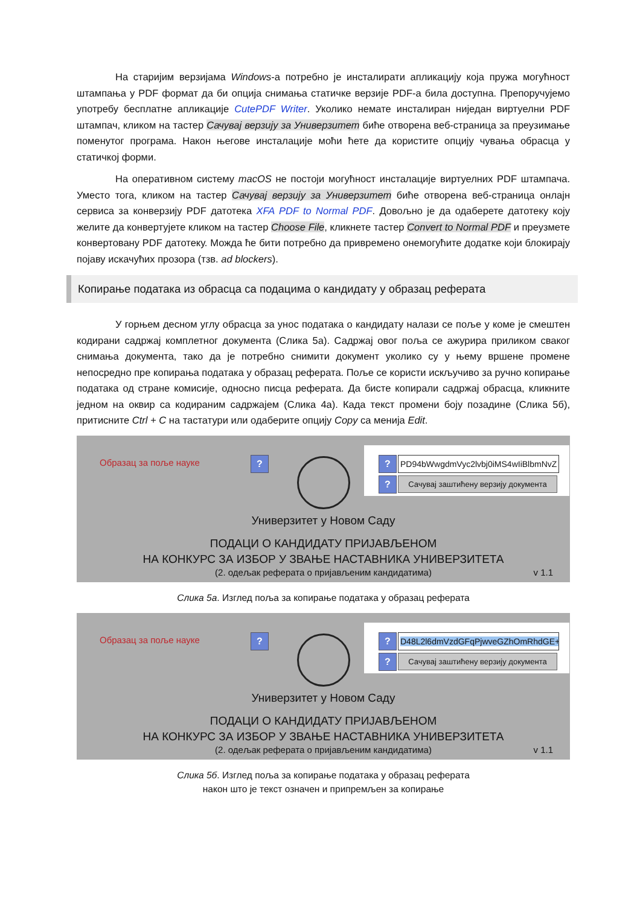На старијим верзијама Windows-а потребно је инсталирати апликацију која пружа могућност штампања у PDF формат да би опција снимања статичке верзије PDF-а била доступна. Препоручујемо употребу бесплатне апликације CutePDF Writer. Уколико немате инсталиран ниједан виртуелни PDF штампач, кликом на тастер Сачувај верзију за Универзитет биће отворена веб-страница за преузимање поменутог програма. Након његове инсталације моћи ћете да користите опцију чувања обрасца у статичкој форми.
На оперативном систему macOS не постоји могућност инсталације виртуелних PDF штампача. Уместо тога, кликом на тастер Сачувај верзију за Универзитет биће отворена веб-страница онлајн сервиса за конверзију PDF датотека XFA PDF to Normal PDF. Довољно је да одаберете датотеку коју желите да конвертујете кликом на тастер Choose File, кликнете тастер Convert to Normal PDF и преузмете конвертовану PDF датотеку. Можда ће бити потребно да привремено онемогућите додатке који блокирају појаву искачућих прозора (тзв. ad blockers).
Копирање података из обрасца са подацима о кандидату у образац реферата
У горњем десном углу обрасца за унос података о кандидату налази се поље у коме је смештен кодирани садржај комплетног документа (Слика 5а). Садржај овог поља се ажурира приликом сваког снимања документа, тако да је потребно снимити документ уколико су у њему вршене промене непосредно пре копирања података у образац реферата. Поље се користи искључиво за ручно копирање података од стране комисије, односно писца реферата. Да бисте копирали садржај обрасца, кликните једном на оквир са кодираним садржајем (Слика 4а). Када текст промени боју позадине (Слика 5б), притисните Ctrl + C на тастатури или одаберите опцију Copy са менија Edit.
Образац за поље науке ? ? PD94bWwgdmVyc2lvbj0iMS4wIiBlbmNvZ
?
Сачувај заштићену верзију документа
Универзитет у Новом Саду
ПОДАЦИ О КАНДИДАТУ ПРИЈАВЉЕНОМ
НА КОНКУРС ЗА ИЗБОР У ЗВАЊЕ НАСТАВНИКА УНИВЕРЗИТЕТА
(2. одељак реферата о пријављеним кандидатима) v 1.1
Слика 5а. Изглед поља за копирање података у образац реферата
Образац за поље науке ? ? D48L2l6dmVzdGFqPjwveGZhOmRhdGE+
?
Сачувај заштићену верзију документа
Универзитет у Новом Саду
ПОДАЦИ О КАНДИДАТУ ПРИЈАВЉЕНОМ
НА КОНКУРС ЗА ИЗБОР У ЗВАЊЕ НАСТАВНИКА УНИВЕРЗИТЕТА
(2. одељак реферата о пријављеним кандидатима) v 1.1
Слика 5б. Изглед поља за копирање података у образац реферата
након што је текст означен и припремљен за копирање